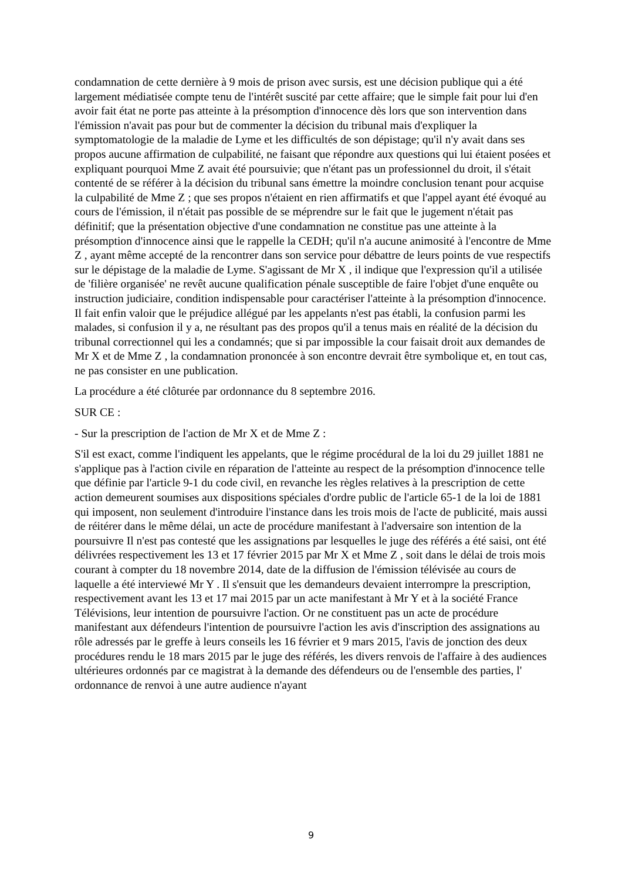condamnation de cette dernière à 9 mois de prison avec sursis, est une décision publique qui a été largement médiatisée compte tenu de l'intérêt suscité par cette affaire; que le simple fait pour lui d'en avoir fait état ne porte pas atteinte à la présomption d'innocence dès lors que son intervention dans l'émission n'avait pas pour but de commenter la décision du tribunal mais d'expliquer la symptomatologie de la maladie de Lyme et les difficultés de son dépistage; qu'il n'y avait dans ses propos aucune affirmation de culpabilité, ne faisant que répondre aux questions qui lui étaient posées et expliquant pourquoi Mme Z avait été poursuivie; que n'étant pas un professionnel du droit, il s'était contenté de se référer à la décision du tribunal sans émettre la moindre conclusion tenant pour acquise la culpabilité de Mme Z ; que ses propos n'étaient en rien affirmatifs et que l'appel ayant été évoqué au cours de l'émission, il n'était pas possible de se méprendre sur le fait que le jugement n'était pas définitif; que la présentation objective d'une condamnation ne constitue pas une atteinte à la présomption d'innocence ainsi que le rappelle la CEDH; qu'il n'a aucune animosité à l'encontre de Mme Z , ayant même accepté de la rencontrer dans son service pour débattre de leurs points de vue respectifs sur le dépistage de la maladie de Lyme. S'agissant de Mr X , il indique que l'expression qu'il a utilisée de 'filière organisée' ne revêt aucune qualification pénale susceptible de faire l'objet d'une enquête ou instruction judiciaire, condition indispensable pour caractériser l'atteinte à la présomption d'innocence. Il fait enfin valoir que le préjudice allégué par les appelants n'est pas établi, la confusion parmi les malades, si confusion il y a, ne résultant pas des propos qu'il a tenus mais en réalité de la décision du tribunal correctionnel qui les a condamnés; que si par impossible la cour faisait droit aux demandes de Mr X et de Mme Z , la condamnation prononcée à son encontre devrait être symbolique et, en tout cas, ne pas consister en une publication.
La procédure a été clôturée par ordonnance du 8 septembre 2016.
SUR CE :
- Sur la prescription de l'action de Mr X et de Mme Z :
S'il est exact, comme l'indiquent les appelants, que le régime procédural de la loi du 29 juillet 1881 ne s'applique pas à l'action civile en réparation de l'atteinte au respect de la présomption d'innocence telle que définie par l'article 9-1 du code civil, en revanche les règles relatives à la prescription de cette action demeurent soumises aux dispositions spéciales d'ordre public de l'article 65-1 de la loi de 1881 qui imposent, non seulement d'introduire l'instance dans les trois mois de l'acte de publicité, mais aussi de réitérer dans le même délai, un acte de procédure manifestant à l'adversaire son intention de la poursuivre Il n'est pas contesté que les assignations par lesquelles le juge des référés a été saisi, ont été délivrées respectivement les 13 et 17 février 2015 par Mr X et Mme Z , soit dans le délai de trois mois courant à compter du 18 novembre 2014, date de la diffusion de l'émission télévisée au cours de laquelle a été interviewé Mr Y . Il s'ensuit que les demandeurs devaient interrompre la prescription, respectivement avant les 13 et 17 mai 2015 par un acte manifestant à Mr Y et à la société France Télévisions, leur intention de poursuivre l'action. Or ne constituent pas un acte de procédure manifestant aux défendeurs l'intention de poursuivre l'action les avis d'inscription des assignations au rôle adressés par le greffe à leurs conseils les 16 février et 9 mars 2015, l'avis de jonction des deux procédures rendu le 18 mars 2015 par le juge des référés, les divers renvois de l'affaire à des audiences ultérieures ordonnés par ce magistrat à la demande des défendeurs ou de l'ensemble des parties, l' ordonnance de renvoi à une autre audience n'ayant
9